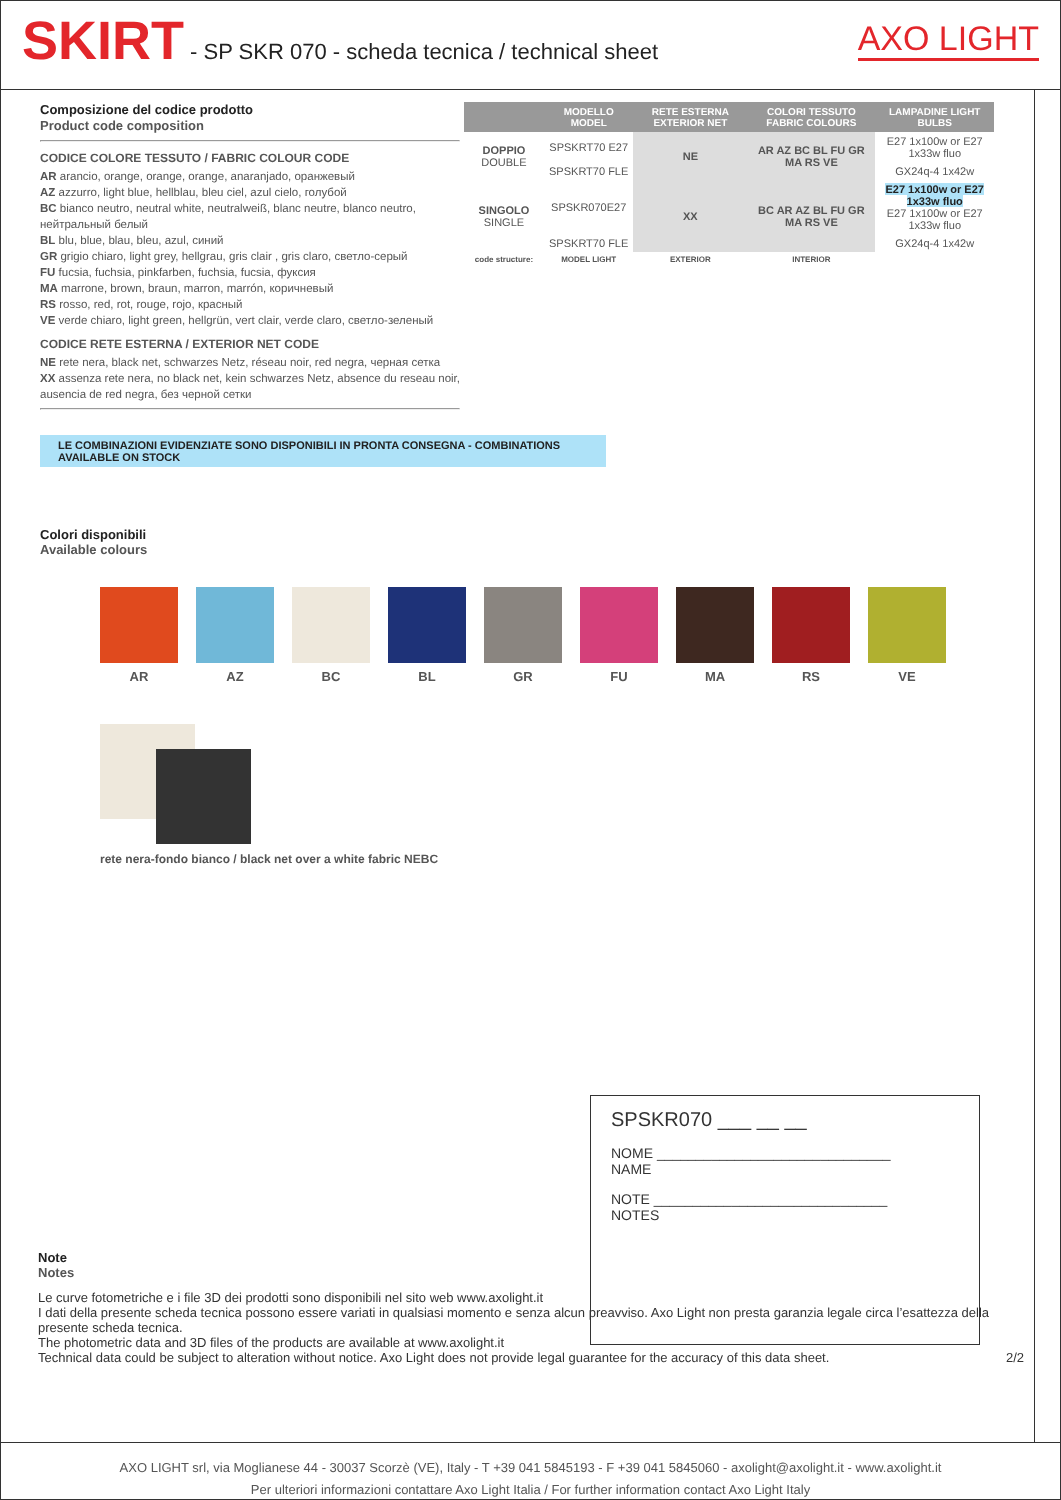SKIRT - SP SKR 070 - scheda tecnica / technical sheet
AXO LIGHT
Composizione del codice prodotto
Product code composition
CODICE COLORE TESSUTO / FABRIC COLOUR CODE
AR arancio, orange, orange, orange, anaranjado, оранжевый
AZ azzurro, light blue, hellblau, bleu ciel, azul cielo, голубой
BC bianco neutro, neutral white, neutralweiß, blanc neutre, blanco neutro, нейтральный белый
BL blu, blue, blau, bleu, azul, синий
GR grigio chiaro, light grey, hellgrau, gris clair , gris claro, светло-серый
FU fucsia, fuchsia, pinkfarben, fuchsia, fucsia, фуксия
MA marrone, brown, braun, marron, marrón, коричневый
RS rosso, red, rot, rouge, rojo, красный
VE verde chiaro, light green, hellgrün, vert clair, verde claro, светло-зеленый
CODICE RETE ESTERNA / EXTERIOR NET CODE
NE rete nera, black net, schwarzes Netz, réseau noir, red negra, черная сетка
XX assenza rete nera, no black net, kein schwarzes Netz, absence du reseau noir, ausencia de red negra, без черной сетки
| | MODELLO MODEL | RETE ESTERNA EXTERIOR NET | COLORI TESSUTO FABRIC COLOURS | LAMPADINE LIGHT BULBS |
| --- | --- | --- | --- | --- |
| DOPPIO DOUBLE | SPSKRT70 E27 | NE | AR AZ BC BL FU GR MA RS VE | E27 1x100w or E27 1x33w fluo |
| | SPSKRT70 FLE | | | GX24q-4 1x42w |
| SINGOLO SINGLE | SPSKR070E27 | XX | BC AR AZ BL FU GR MA RS VE | E27 1x100w or E27 1x33w fluo E27 1x100w or E27 1x33w fluo |
| | SPSKRT70 FLE | | | GX24q-4 1x42w |
| code structure: | MODEL LIGHT | EXTERIOR | INTERIOR | |
LE COMBINAZIONI EVIDENZIATE SONO DISPONIBILI IN PRONTA CONSEGNA - COMBINATIONS AVAILABLE ON STOCK
Colori disponibili
Available colours
AR AZ BC BL GR FU MA RS VE
rete nera-fondo bianco / black net over a white fabric NEBC
SPSKR070 ___ __ __
NOME ______________________________
NAME
NOTE ______________________________
NOTES
Note
Notes
Le curve fotometriche e i file 3D dei prodotti sono disponibili nel sito web www.axolight.it
I dati della presente scheda tecnica possono essere variati in qualsiasi momento e senza alcun preavviso. Axo Light non presta garanzia legale circa l’esattezza della presente scheda tecnica.
The photometric data and 3D files of the products are available at www.axolight.it
Technical data could be subject to alteration without notice. Axo Light does not provide legal guarantee for the accuracy of this data sheet. 2/2
AXO LIGHT srl, via Moglianese 44 - 30037 Scorzè (VE), Italy - T +39 041 5845193 - F +39 041 5845060 - axolight@axolight.it - www.axolight.it
Per ulteriori informazioni contattare Axo Light Italia / For further information contact Axo Light Italy